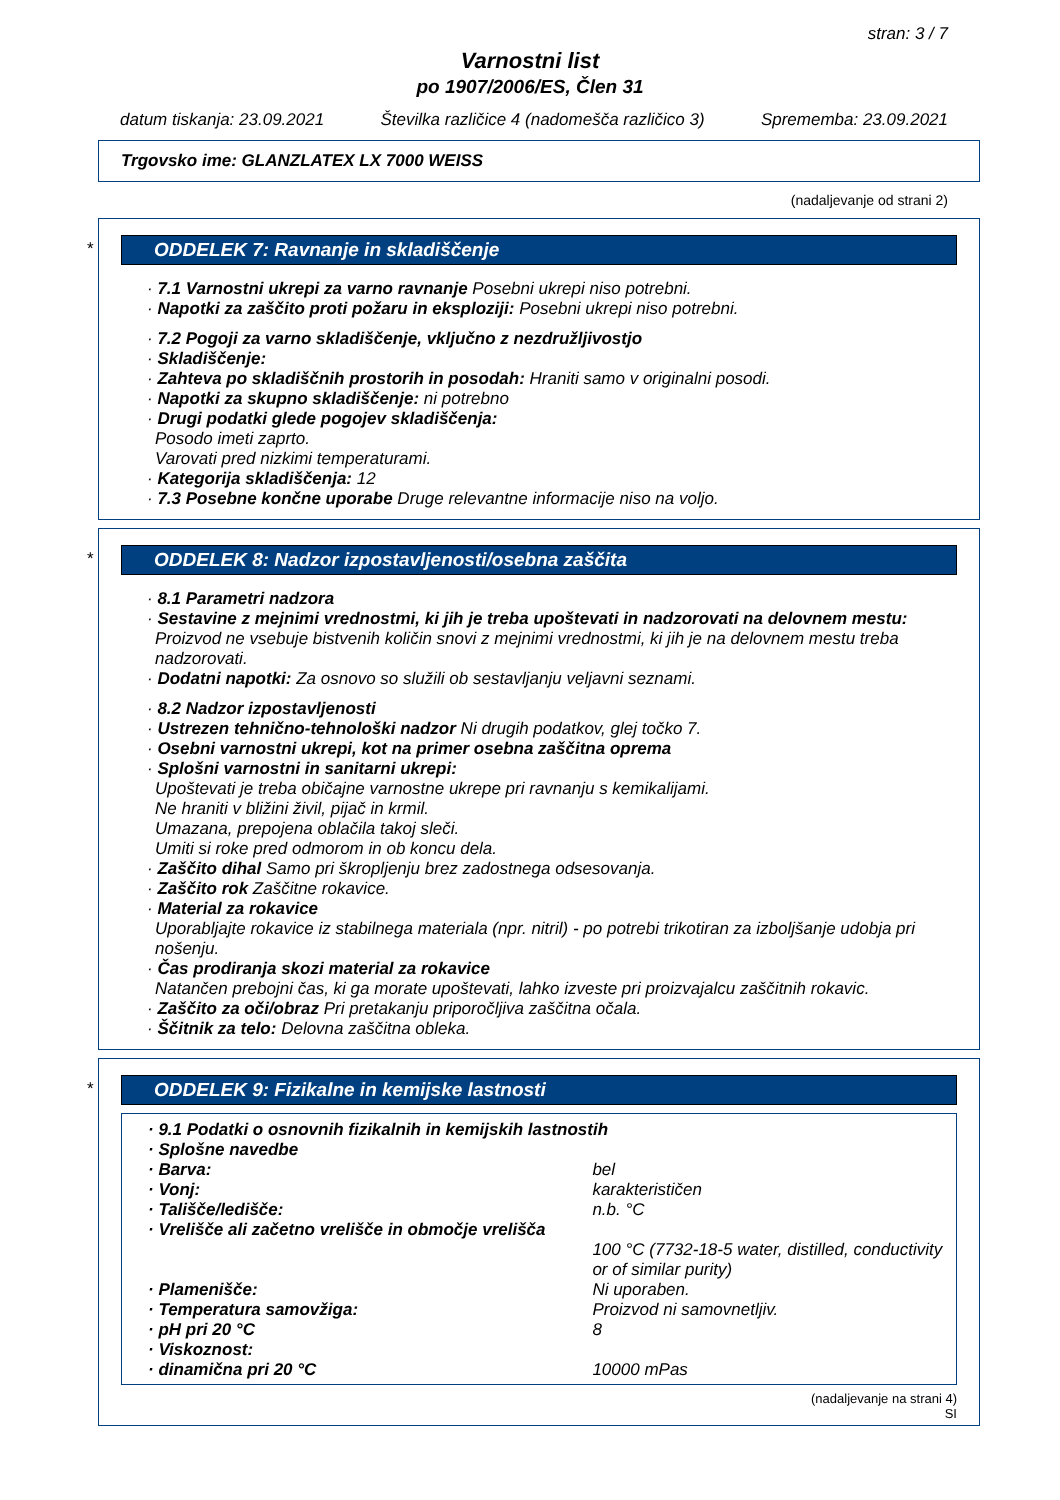stran: 3 / 7
Varnostni list
po 1907/2006/ES, Člen 31
datum tiskanja: 23.09.2021 Številka različice 4 (nadomešča različico 3) Sprememba: 23.09.2021
Trgovsko ime: GLANZLATEX LX 7000 WEISS
(nadaljevanje od strani 2)
*
ODDELEK 7: Ravnanje in skladiščenje
· 7.1 Varnostni ukrepi za varno ravnanje Posebni ukrepi niso potrebni.
· Napotki za zaščito proti požaru in eksploziji: Posebni ukrepi niso potrebni.
· 7.2 Pogoji za varno skladiščenje, vključno z nezdružljivostjo
· Skladiščenje:
· Zahteva po skladiščnih prostorih in posodah: Hraniti samo v originalni posodi.
· Napotki za skupno skladiščenje: ni potrebno
· Drugi podatki glede pogojev skladiščenja:
Posodo imeti zaprto.
Varovati pred nizkimi temperaturami.
· Kategorija skladiščenja: 12
· 7.3 Posebne končne uporabe Druge relevantne informacije niso na voljo.
*
ODDELEK 8: Nadzor izpostavljenosti/osebna zaščita
· 8.1 Parametri nadzora
· Sestavine z mejnimi vrednostmi, ki jih je treba upoštevati in nadzorovati na delovnem mestu:
Proizvod ne vsebuje bistvenih količin snovi z mejnimi vrednostmi, ki jih je na delovnem mestu treba nadzorovati.
· Dodatni napotki: Za osnovo so služili ob sestavljanju veljavni seznami.
· 8.2 Nadzor izpostavljenosti
· Ustrezen tehnično-tehnološki nadzor Ni drugih podatkov, glej točko 7.
· Osebni varnostni ukrepi, kot na primer osebna zaščitna oprema
· Splošni varnostni in sanitarni ukrepi:
Upoštevati je treba običajne varnostne ukrepe pri ravnanju s kemikalijami.
Ne hraniti v bližini živil, pijač in krmil.
Umazana, prepojena oblačila takoj sleči.
Umiti si roke pred odmorom in ob koncu dela.
· Zaščito dihal Samo pri škropljenju brez zadostnega odsesovanja.
· Zaščito rok Zaščitne rokavice.
· Material za rokavice
Uporabljajte rokavice iz stabilnega materiala (npr. nitril) - po potrebi trikotiran za izboljšanje udobja pri nošenju.
· Čas prodiranja skozi material za rokavice
Natančen prebojni čas, ki ga morate upoštevati, lahko izveste pri proizvajalcu zaščitnih rokavic.
· Zaščito za oči/obraz Pri pretakanju priporočljiva zaščitna očala.
· Ščitnik za telo: Delovna zaščitna obleka.
*
ODDELEK 9: Fizikalne in kemijske lastnosti
| · 9.1 Podatki o osnovnih fizikalnih in kemijskih lastnostih | |
| · Splošne navedbe | |
| · Barva: | bel |
| · Vonj: | karakterističen |
| · Tališče/ledišče: | n.b. °C |
| · Vrelišče ali začetno vrelišče in območje vrelišča | 100 °C (7732-18-5 water, distilled, conductivity or of similar purity) |
| · Plamenišče: | Ni uporaben. |
| · Temperatura samovžiga: | Proizvod ni samovnetljiv. |
| · pH pri 20 °C | 8 |
| · Viskoznost: | |
| · dinamična pri 20 °C | 10000 mPas |
(nadaljevanje na strani 4)
SI